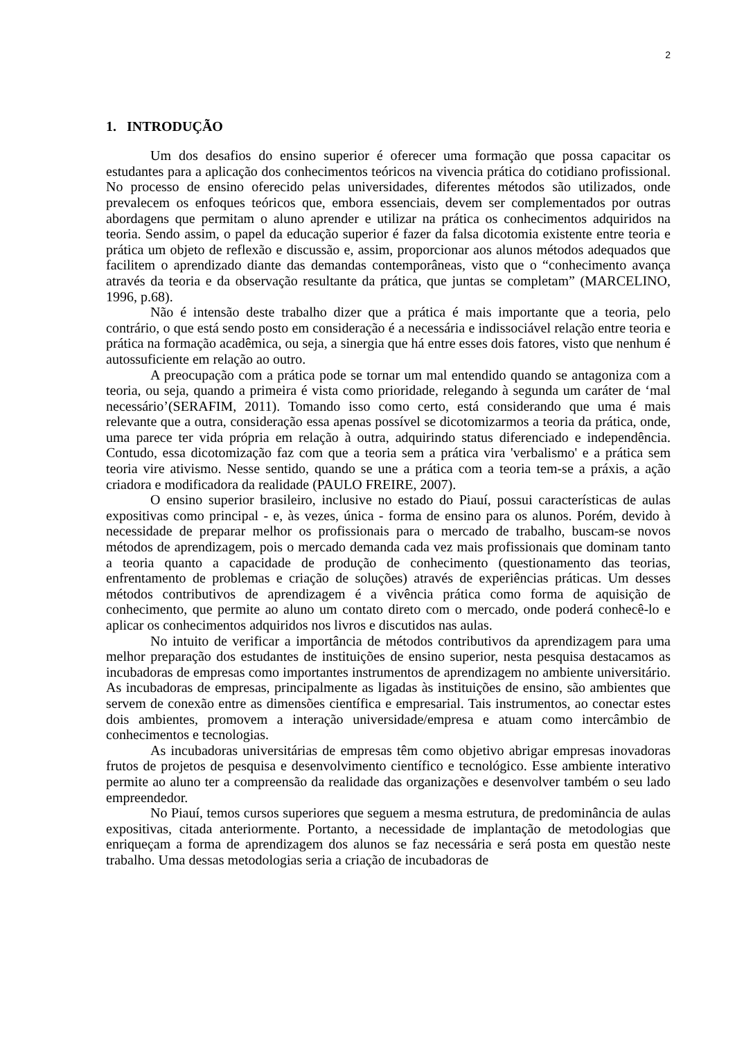2
1. INTRODUÇÃO
Um dos desafios do ensino superior é oferecer uma formação que possa capacitar os estudantes para a aplicação dos conhecimentos teóricos na vivencia prática do cotidiano profissional. No processo de ensino oferecido pelas universidades, diferentes métodos são utilizados, onde prevalecem os enfoques teóricos que, embora essenciais, devem ser complementados por outras abordagens que permitam o aluno aprender e utilizar na prática os conhecimentos adquiridos na teoria. Sendo assim, o papel da educação superior é fazer da falsa dicotomia existente entre teoria e prática um objeto de reflexão e discussão e, assim, proporcionar aos alunos métodos adequados que facilitem o aprendizado diante das demandas contemporâneas, visto que o “conhecimento avança através da teoria e da observação resultante da prática, que juntas se completam” (MARCELINO, 1996, p.68).
Não é intensão deste trabalho dizer que a prática é mais importante que a teoria, pelo contrário, o que está sendo posto em consideração é a necessária e indissociável relação entre teoria e prática na formação acadêmica, ou seja, a sinergia que há entre esses dois fatores, visto que nenhum é autossuficiente em relação ao outro.
A preocupação com a prática pode se tornar um mal entendido quando se antagoniza com a teoria, ou seja, quando a primeira é vista como prioridade, relegando à segunda um caráter de ‘mal necessário’(SERAFIM, 2011). Tomando isso como certo, está considerando que uma é mais relevante que a outra, consideração essa apenas possível se dicotomizarmos a teoria da prática, onde, uma parece ter vida própria em relação à outra, adquirindo status diferenciado e independência. Contudo, essa dicotomização faz com que a teoria sem a prática vira 'verbalismo' e a prática sem teoria vire ativismo. Nesse sentido, quando se une a prática com a teoria tem-se a práxis, a ação criadora e modificadora da realidade (PAULO FREIRE, 2007).
O ensino superior brasileiro, inclusive no estado do Piauí, possui características de aulas expositivas como principal - e, às vezes, única - forma de ensino para os alunos. Porém, devido à necessidade de preparar melhor os profissionais para o mercado de trabalho, buscam-se novos métodos de aprendizagem, pois o mercado demanda cada vez mais profissionais que dominam tanto a teoria quanto a capacidade de produção de conhecimento (questionamento das teorias, enfrentamento de problemas e criação de soluções) através de experiências práticas. Um desses métodos contributivos de aprendizagem é a vivência prática como forma de aquisição de conhecimento, que permite ao aluno um contato direto com o mercado, onde poderá conhecê-lo e aplicar os conhecimentos adquiridos nos livros e discutidos nas aulas.
No intuito de verificar a importância de métodos contributivos da aprendizagem para uma melhor preparação dos estudantes de instituições de ensino superior, nesta pesquisa destacamos as incubadoras de empresas como importantes instrumentos de aprendizagem no ambiente universitário. As incubadoras de empresas, principalmente as ligadas às instituições de ensino, são ambientes que servem de conexão entre as dimensões científica e empresarial. Tais instrumentos, ao conectar estes dois ambientes, promovem a interação universidade/empresa e atuam como intercâmbio de conhecimentos e tecnologias.
As incubadoras universitárias de empresas têm como objetivo abrigar empresas inovadoras frutos de projetos de pesquisa e desenvolvimento científico e tecnológico. Esse ambiente interativo permite ao aluno ter a compreensão da realidade das organizações e desenvolver também o seu lado empreendedor.
No Piauí, temos cursos superiores que seguem a mesma estrutura, de predominância de aulas expositivas, citada anteriormente. Portanto, a necessidade de implantação de metodologias que enriqueçam a forma de aprendizagem dos alunos se faz necessária e será posta em questão neste trabalho. Uma dessas metodologias seria a criação de incubadoras de